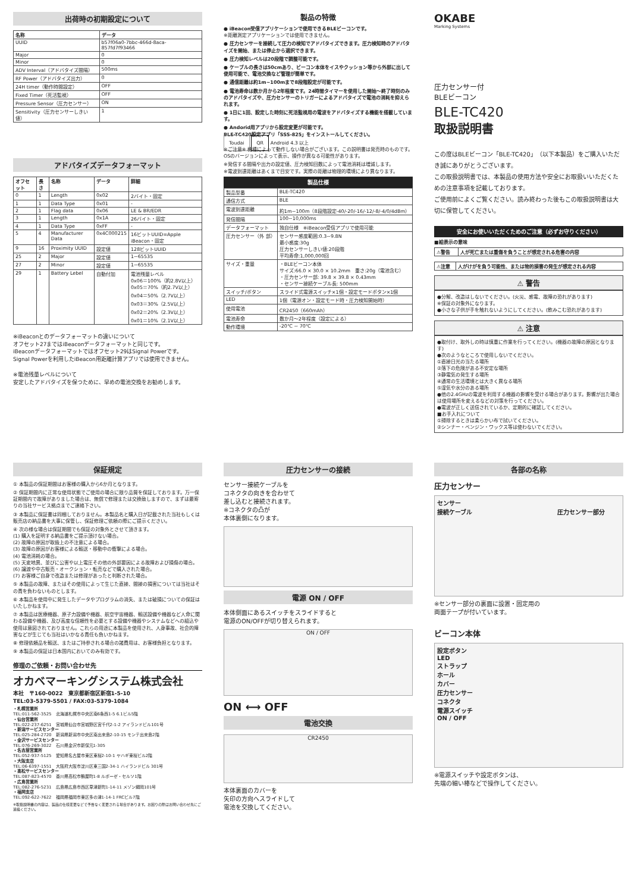出荷時の初期設定について
| 名称 | データ |
| --- | --- |
| UUID | b57f06a0-7bbc-466d-8aca-857fd7f93466 |
| Major | 0 |
| Minor | 0 |
| ADV Interval（アドバタイズ間隔） | 500ms |
| RF Power（アドバタイズ出力） | 0 |
| 24H timer（動作時間設定） | OFF |
| Fixed Timer（死活監視） | OFF |
| Pressure Sensor（圧力センサー） | ON |
| Sensitivity（圧力センサーしきい値） | 1 |
アドバタイズデータフォーマット
| オフセット | 長さ | 名称 | データ | 詳細 |
| --- | --- | --- | --- | --- |
| 0 | 1 | Length | 0x02 | 2バイト・固定 |
| 1 | 1 | Data Type | 0x01 | - |
| 2 | 1 | Flag data | 0x06 | LE & BR/EDR |
| 3 | 1 | Length | 0x1A | 26バイト・固定 |
| 4 | 1 | Data Type | 0xFF | - |
| 5 | 4 | Manufacturer Data | 0x4C000215 | 16ビットUUID=Apple iBeacon・固定 |
| 9 | 16 | Proximity UUID | 設定値 | 128ビットUUID |
| 25 | 2 | Major | 設定値 | 1~65535 |
| 27 | 2 | Minor | 設定値 | 1~65535 |
| 29 | 1 | Battery Lebel | 自動付加 | 電池残量レベル 0x06＝100%（約2.8V以上） 0x05＝70%（約2.7V以上） 0x04＝50%（2.7V以上） 0x03＝30%（2.5V以上） 0x02＝20%（2.3V以上） 0x01＝10%（2.1V以上） |
※iBeaconとのデータフォーマットの違いについて
オフセット27まではiBeaconデータフォーマットと同じです。
iBeaconデータフォーマットではオフセット29はSignal Powerです。
Signal Powerを利用したiBeacon用距離計算アプリでは使用できません。
※電池残量レベルについて
安定したアドバタイズを保つために、早めの電池交換をお勧めします。
製品の特徴
● iBeacon受信アプリケーションで使用できるBLEビーコンです。
※距離測定アプリケーションでは使用できません。
● 圧力センサーを接続して圧力の検知でアドバタイズできます。圧力検知時のアドバタイズを開始、または停止から選択できます。
● 圧力検知レベルは20段階で調整可能です。
● ケーブルの長さは50cmあり、ビーコン本体をイスやクッション等から外部に出して使用可能で、電池交換など管理が簡単です。
● 通信距離は約1m~100mまで8段階設定が可能です。
● 電池寿命は数か月から2年程度です。24時間タイマーを使用した開始～終了時刻のみのアドバタイズや、圧力センサーのトリガーによるアドバタイズで電池の消耗を抑えられます。
● 1日に1回、設定した時刻に死活監視用の電波をアドバタイズする機能を搭載しています。
● Andorid用アプリから設定変更が可能です。
BLE-TC420設定アプリ「SSS-825」をインストールしてください。
Toudai QR Android 4.3 以上
※ご注意※ 機種によって動作しない場合がございます。この説明書は発売時のものです。OSのバージョンによって表示、操作が異なる可能性があります。
※発信する間隔や出力の設定値、圧力検知回数によって電池消耗は増減します。
※電波到達距離はあくまで目安です。実際の距離は物理的環境により異なります。
製品仕様
| 製品型番 | BLE-TC420 |
| 通信方式 | BLE |
| 電波到達距離 | 約1m~100m（8段階設定-40/-20/-16/-12/-8/-4/0/4dBm） |
| 発信間隔 | 100~10,000ms |
| データフォーマット | 独自仕様 ※iBeacon受信アプリで使用可能 |
| 圧力センサー（外 部） | センサー感度範囲:0.3~9.8N 最小感度:30g 圧力センサーしきい値:20段階 平均寿命:1,000,000回 |
| サイズ・重量 | ・BLEビーコン本体 サイズ:66.0 × 30.0 × 10.2mm 重さ:20g（電池含む） ・圧力センサー部: 39.8 × 39.8 × 0.43mm ・センサー接続ケーブル長: 500mm |
| スイッチ/ボタン | スライド式電源スイッチ×1個・設定モードボタン×1個 |
| LED | 1個（電源オン・設定モード時・圧力検知開始時） |
| 使用電池 | CR2450（660mAh） |
| 電池寿命 | 数か月～2年程度（設定による） |
| 動作環境 | -20℃ ~ 70℃ |
OKABE
Marking Systems
圧力センサー付
BLEビーコン
BLE-TC420
取扱説明書
この度はBLEビーコン「BLE-TC420」（以下本製品）をご購入いただき誠にありがとうございます。
この取扱説明書では、本製品の使用方法や安全にお取扱いいただくための注意事項を記載しております。
ご使用前によくご覧ください。読み終わった後もこの取扱説明書は大切に保管してください。
安全にお使いいただくためのご注意（必ずお守りください）
■絵表示の意味
| ⚠警告 | 人が死亡または重傷を負うことが想定される危害の内容 |
| ⚠注意 | 人がけがを負う可能性、または物的損害の発生が想定される内容 |
⚠ 警告
●分解、改造はしないでください。(火災、感電、故障の恐れがあります)
※保証の対象外になります。
●小さな子供が手を触れないようにしてください。(飲みこむ恐れがあります)
⚠ 注意
●取付け、取外しの時は慎重に作業を行ってください。(機器の故障の原因となります)
●次のようなところで使用しないでください。
①直接日光の当たる場所
②落下の危険がある不安定な場所
③静電気の発生する場所
④通常の生活環境とは大きく異なる場所
⑤湿気や水分のある場所
●他の2.4GHzの電波を利用する機器の影響を受ける場合があります。影響が出た場合は使用場所を変えるなどの対策を行ってください。
●電波が正しく送信されているか、定期的に確認してください。
■お手入れについて
①掃除するときは柔らかい布で拭いてください。
②シンナー・ベンジン・ワックス等は使わないでください。
保証規定
① 本製品の保証期間はお客様の購入から6か月となります。
② 保証期間内に正常な使用状態でご使用の場合に限り品質を保証しております。万一保証期間内で故障がありました場合は、無償で修理または交換致しますので、まずは最寄りの当社サービス拠点までご連絡下さい。
③ 本製品に保証書は同梱しておりません。本製品名と購入日が記載された当社もしくは販売店の納品書を大事に保管し、保証修理ご依頼の際にご提示ください。
④ 次の様な場合は保証期間でも保証の対象外とさせて頂きます。
(1) 購入を証明する納品書をご提示頂けない場合。
(2) 故障の原因が取扱上の不注意による場合。
(3) 故障の原因がお客様による輸送・移動中の衝撃による場合。
(4) 電池消耗の場合。
(5) 天変地異、並びに公害や以上電圧その他の外部要因による故障および損傷の場合。
(6) 譲渡や中古販売・オークション・転売などで購入された場合。
(7) お客様ご自身で改造または修理があったと判断された場合。
⑤ 本製品の故障、またはその使用によって生じた直接、間接の損害については当社はその責を負わないものとします。
⑥ 本製品を使用中に発生したデータやプログラムの消失、または破損についての保証はいたしかねます。
⑦ 本製品は医療機器、原子力設備や機器、航空宇宙機器、輸送設備や機器など人命に関わる設備や機器、及び高度な信頼性を必要とする設備や機器やシステムなどへの組込や使用は意図されておりません。これらの用途に本製品を使用され、人身事故、社会的障害などが生じても当社はいかなる責任も負いかねます。
⑧ 修理依頼品を輸送、またはご持参される場合の諸費用は、お客様負担となります。
⑨ 本製品の保証は日本国内においてのみ有効です。
修理のご依頼・お問い合わせ先
オカベマーキングシステム株式会社
本社　〒160-0022　東京都新宿区新宿1-5-10
TEL:03-5379-5501 / FAX:03-5379-1084
・札幌営業所
TEL:011-562-3525　北海道札幌市中央区南6条西1-5 6.1ビル5階
・仙台営業所
TEL:022-237-6251　宮城県仙台市宮城野区宮千代2-1-2 アイランドビル101号
・新潟サービスセンター
TEL:025-284-2720　新潟県新潟市中央区南出来島2-10-15 モンテ出来島2階
・金沢サービスセンター
TEL:076-269-3022　石川県金沢市新保元1-305
・名古屋営業所
TEL:052-937-5125　愛知県名古屋市東区東桜2-10-1 ヤハギ東桜ビル2階
・大阪支店
TEL:06-6397-1551　大阪府大阪市淀川区東三国2-34-1 ハイランドビル 301号
・高松サービスセンター
TEL:087-823-4570　香川県高松市鶴屋町1-8 ルボーゼ・セルソ1階
・広島営業所
TEL:082-276-5231　広島県広島市西区草津新町1-14-11 メゾン綱岡101号
・福岡支店
TEL:092-622-7622　福岡県福岡市東区多の津1-14-1 FRCビル7階
※取扱説明書の内容は、製品の仕様変更などで予告なく変更される場合があります。お困りの際はお問い合わせ先にご連絡ください。
圧力センサーの接続
センサー接続ケーブルを
コネクタの向きを合わせて
差し込むと接続されます。
※コネクタの凸が
本体裏側になります。
電源 ON / OFF
本体側面にあるスイッチをスライドすると
電源のON/OFFが切り替えられます。
ON / OFF
ON ⟷ OFF
電池交換
CR2450
本体裏面のカバーを
矢印の方向へスライドして
電池を交換してください。
各部の名称
圧力センサー
センサー
接続ケーブル 圧力センサー部分
※センサー部分の裏面に設置・固定用の
両面テープが付いています。
ビーコン本体
設定ボタン
LED
ストラップ
ホール
カバー
圧力センサー
コネクタ
電源スイッチ
ON / OFF
※電源スイッチや設定ボタンは、
先端の細い棒などで操作してください。